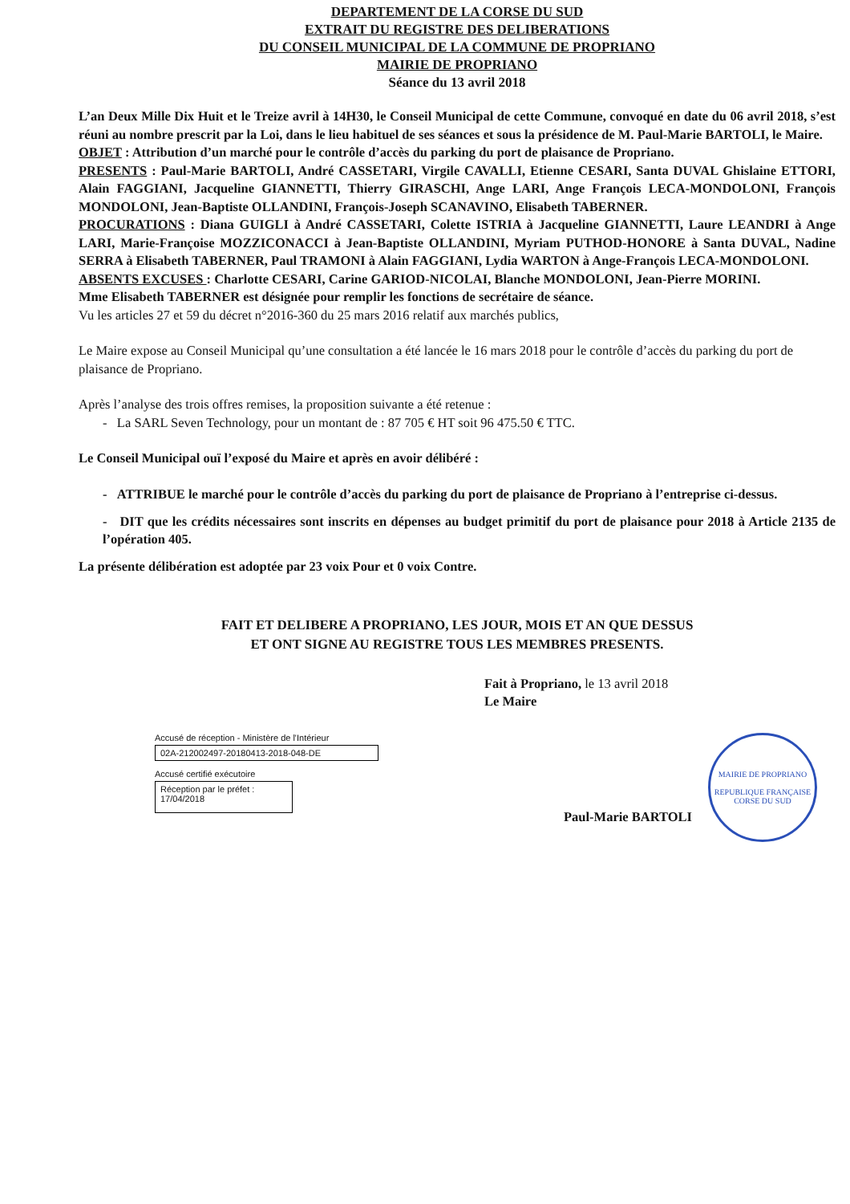DEPARTEMENT DE LA CORSE DU SUD
EXTRAIT DU REGISTRE DES DELIBERATIONS
DU CONSEIL MUNICIPAL DE LA COMMUNE DE PROPRIANO
MAIRIE DE PROPRIANO
Séance du 13 avril 2018
L’an Deux Mille Dix Huit et le Treize avril à 14H30, le Conseil Municipal de cette Commune, convoqué en date du 06 avril 2018, s’est réuni au nombre prescrit par la Loi, dans le lieu habituel de ses séances et sous la présidence de M. Paul-Marie BARTOLI, le Maire.
OBJET : Attribution d’un marché pour le contrôle d’accès du parking du port de plaisance de Propriano.
PRESENTS : Paul-Marie BARTOLI, André CASSETARI, Virgile CAVALLI, Etienne CESARI, Santa DUVAL Ghislaine ETTORI, Alain FAGGIANI, Jacqueline GIANNETTI, Thierry GIRASCHI, Ange LARI, Ange François LECA-MONDOLONI, François MONDOLONI, Jean-Baptiste OLLANDINI, François-Joseph SCANAVINO, Elisabeth TABERNER.
PROCURATIONS : Diana GUIGLI à André CASSETARI, Colette ISTRIA à Jacqueline GIANNETTI, Laure LEANDRI à Ange LARI, Marie-Françoise MOZZICONACCI à Jean-Baptiste OLLANDINI, Myriam PUTHOD-HONORE à Santa DUVAL, Nadine SERRA à Elisabeth TABERNER, Paul TRAMONI à Alain FAGGIANI, Lydia WARTON à Ange-François LECA-MONDOLONI.
ABSENTS EXCUSES : Charlotte CESARI, Carine GARIOD-NICOLAI, Blanche MONDOLONI, Jean-Pierre MORINI.
Mme Elisabeth TABERNER est désignée pour remplir les fonctions de secrétaire de séance.
Vu les articles 27 et 59 du décret n°2016-360 du 25 mars 2016 relatif aux marchés publics,
Le Maire expose au Conseil Municipal qu’une consultation a été lancée le 16 mars 2018 pour le contrôle d’accès du parking du port de plaisance de Propriano.
Après l’analyse des trois offres remises, la proposition suivante a été retenue :
- La SARL Seven Technology, pour un montant de : 87 705 € HT soit 96 475.50 € TTC.
Le Conseil Municipal ouï l’exposé du Maire et après en avoir délibéré :
- ATTRIBUE le marché pour le contrôle d’accès du parking du port de plaisance de Propriano à l’entreprise ci-dessus.
- DIT que les crédits nécessaires sont inscrits en dépenses au budget primitif du port de plaisance pour 2018 à Article 2135 de l’opération 405.
La présente délibération est adoptée par 23 voix Pour et 0 voix Contre.
FAIT ET DELIBERE A PROPRIANO, LES JOUR, MOIS ET AN QUE DESSUS
ET ONT SIGNE AU REGISTRE TOUS LES MEMBRES PRESENTS.
Fait à Propriano, le 13 avril 2018
Le Maire
Accusé de réception - Ministère de l'Intérieur
02A-212002497-20180413-2018-048-DE
Accusé certifié exécutoire
Réception par le préfet : 17/04/2018
Paul-Marie BARTOLI
MAIRIE DE PROPRIANO
REPUBLIQUE FRANÇAISE
CORSE DU SUD